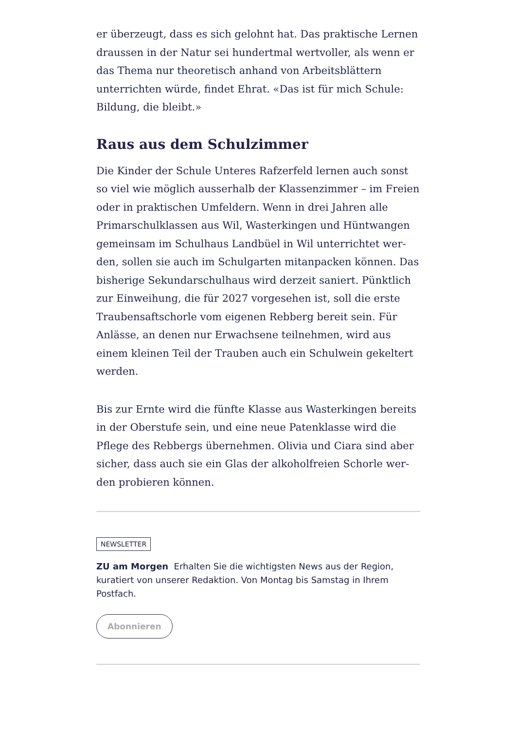er überzeugt, dass es sich gelohnt hat. Das praktische Lernen draussen in der Natur sei hundertmal wertvoller, als wenn er das Thema nur theoretisch anhand von Arbeitsblättern unterrichten würde, findet Ehrat. «Das ist für mich Schule: Bildung, die bleibt.»
Raus aus dem Schulzimmer
Die Kinder der Schule Unteres Rafzerfeld lernen auch sonst so viel wie möglich ausserhalb der Klassenzimmer – im Frei­en oder in praktischen Umfeldern. Wenn in drei Jahren alle Primarschulklassen aus Wil, Wasterkingen und Hüntwangen gemeinsam im Schulhaus Landbüel in Wil unterrichtet wer­den, sollen sie auch im Schulgarten mitanpacken können. Das bisherige Sekundarschulhaus wird derzeit saniert. Pünktlich zur Einweihung, die für 2027 vorgesehen ist, soll die erste Traubensaftschorle vom eigenen Rebberg bereit sein. Für Anlässe, an denen nur Erwachsene teilnehmen, wird aus einem kleinen Teil der Trauben auch ein Schulwein gekeltert werden.
Bis zur Ernte wird die fünfte Klasse aus Wasterkingen bereits in der Oberstufe sein, und eine neue Patenklasse wird die Pflege des Rebbergs übernehmen. Olivia und Ciara sind aber sicher, dass auch sie ein Glas der alkoholfreien Schorle wer­den probieren können.
NEWSLETTER
ZU am Morgen Erhalten Sie die wichtigsten News aus der Region, kuratiert von unserer Redaktion. Von Montag bis Samstag in Ihrem Postfach.
Abonnieren